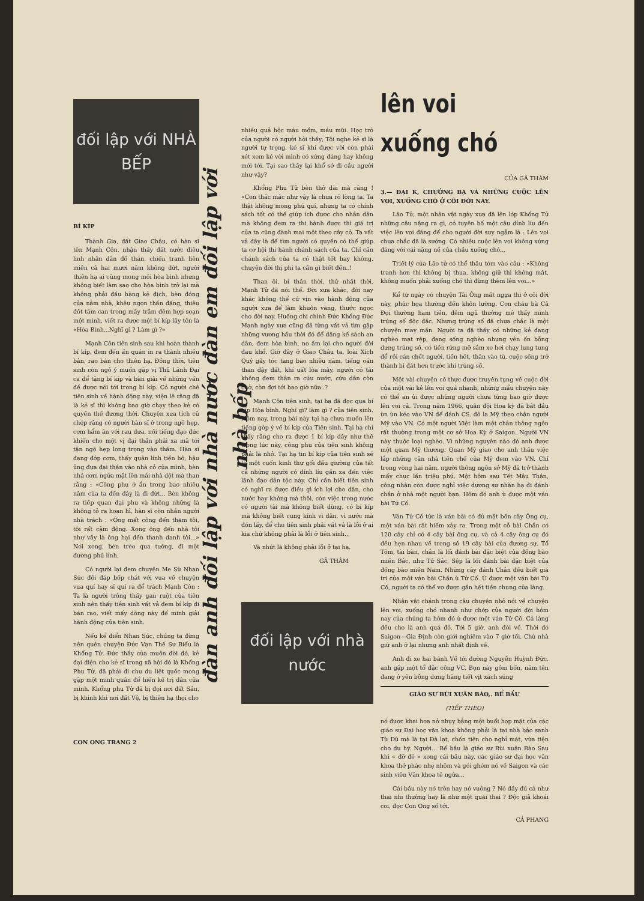đối lập với NHÀ BẾP
BÍ KÍP
Thành Gia, đất Giao Châu, có hàn sĩ tên Mạnh Côn, nhận thấy đất nước điêu linh nhân dân đồ thán, chiến tranh liên miên cả hai mươi năm không dứt, người thiên hạ ai cũng mong mỏi hòa bình nhưng không biết làm sao cho hòa bình trở lại mà không phải đầu hàng kẻ địch, bèn đóng cửa nằm nhà, khêu ngọn thần đăng, thiêu đốt tâm can trong mấy trăm đêm hợp soạn một mình, viết ra được một bí kíp lấy tên là «Hòa Bình...Nghĩ gì ? Làm gì ?»
Mạnh Côn tiên sinh sau khi hoàn thành bí kíp, đem đến ấn quán in ra thành nhiều bản, rao bán cho thiên hạ. Đồng thời, tiên sinh còn ngỏ ý muốn gặp vị Thủ Lãnh Đại ca để tặng bí kíp và bàn giải về những vấn đề được nói tới trong bí kíp. Có người chê tiên sinh về hành động này, viện lẽ rằng đã là kẻ sĩ thì không bao giờ chạy theo kẻ có quyền thế đương thời. Chuyện xưa tích cũ chép rằng có người hàn sĩ ở trong ngõ hẹp, cơm hẩm ăn với rau dưa, nồi tiếng đạo đức khiến cho một vị đại thần phải xa mã tới tận ngõ hẹp long trọng vào thăm. Hàn sĩ đang đớp cơm, thấy quân lính tiền hô, hậu ủng đưa đại thần vào nhà cỏ của mình, bèn nhả cơm ngửa mặt lên mái nhà dột mà than rằng : «Công phu ở ẩn trong bao nhiêu năm của ta đến đây là đi đứt... Bèn không ra tiếp quan đại phu và không những là không tỏ ra hoan hỉ, hàn sĩ còn nhắn người nhà trách : «Ông mất công đến thăm tôi, tôi rất cảm động. Xong ông đến nhà tôi như vầy là ông hại đến thanh danh tôi...» Nói xong, bèn trèo qua tường, đi một đường phú lỉnh.
Có người lại đem chuyện Me Sừ Nhan Súc đối đáp bốp chát với vua về chuyện vua quí hay sĩ quí ra để trách Mạnh Côn : Ta là người trông thấy gan ruột của tiên sinh nên thấy tiên sinh vất vả đem bí kíp đi bán rao, viết mấy dòng này để minh giải hành động của tiên sinh.
Nếu kể điển Nhan Súc, chúng ta đừng nên quên chuyện Đức Vạn Thế Sư Biểu là Khổng Tử. Đức thầy của muôn đời đó, kẻ đại diện cho kẻ sĩ trong xã hội đó là Khổng Phu Tử, đã phải đi chu du liệt quốc mong gặp một minh quân để hiến kế trị dân của mình. Khổng phu Tử đã bị đọi nơi đất Sần, bị khinh khi nơi đất Vệ, bị thiên hạ thọi cho
CON ONG TRANG 2
đàn anh đối lập với nhà nước đàn em đối lập với nhà bếp
nhiều quả hộc máu mồm, máu mũi. Học trò của người có người hỏi thầy; Tôi nghe kẻ sĩ là người tự trọng, kẻ sĩ khi được vời còn phải xét xem kẻ vời mình có xứng đáng hay không mới tới. Tại sao thầy lại khổ sở đi cầu người như vậy?
Khổng Phu Tử bèn thở dài mà rằng ! «Con thắc mắc như vậy là chưa rõ lòng ta. Ta thật không mong phú quí, nhưng ta có chính sách tốt có thể giúp ích được cho nhân dân mà không đem ra thi hành được thì giá trị của ta cũng đành mai một theo cây cỏ. Ta vất vả đây là để tìm người có quyền có thể giúp ta cơ hội thi hành chánh sách của ta. Chỉ cần chánh sách của ta có thật tốt hay không, chuyện đời thị phi ta cần gì biết đến..!
Than ôi, bỉ thần thời, thử nhất thời. Mạnh Tử đã nói thế. Đời xưa khác, đời nay khác không thể cứ vịn vào hành động của người xưa để làm khuôn vàng, thước ngọc cho đời nay. Huống chi chính Đức Khổng Đức Mạnh ngày xưa cũng đã từng vất vả tìm gặp những vương hầu thời đó để dâng kế sách an dân, đem hòa bình, no ấm lại cho người đời đau khổ. Giờ đây ở Giao Châu ta, loài Xích Quỷ gây tóc tang bao nhiêu năm, tiếng oán than dậy đất, khí uất lòa mây, người có tài không đem thân ra cứu nước, cứu dân còn chờ, còn đợi tới bao giờ nữa..?
Mạnh Côn tiên sinh, tại hạ đã đọc qua bí kíp Hòa bình. Nghĩ gì? làm gì ? của tiên sinh. Hôm nay, trong bài này tại hạ chưa muốn lên tiếng góp ý về bí kíp của Tiên sinh. Tại hạ chỉ thấy rằng cho ra được 1 bí kíp dầy như thế trong lúc này, công phu của tiên sinh không phải là nhỏ. Tại hạ tin bí kíp của tiên sinh sẽ là một cuốn kinh thư gối đầu giường của tất cả những người có dính líu gần xa đến việc lãnh đạo dân tộc này. Chỉ cần biết tiên sinh có nghĩ ra được điều gì ích lợi cho dân, cho nước hay không mà thôi, còn việc trong nước có người tài mà không biết dùng, có bí kíp mà không biết cung kính vì dân, vì nước mà đón lấy, để cho tiên sinh phải vất vả là lỗi ở ai kia chứ không phải là lỗi ở tiên sinh.,,
Và nhứt là không phải lỗi ở tại hạ.
GÃ THÂM
đối lập với nhà nước
lên voi xuống chó
CỦA GÃ THÂM
3.— ĐẠI K, CHƯỞNG BẠ VÀ NHỮNG CUỘC LÊN VOI, XUỐNG CHÓ Ở CÕI ĐỜI NÀY.
Lão Tử, một nhân vật ngày xưa đã lên lớp Khổng Tử những câu nặng ra gì, có tuyên bố một câu dính líu đến việc lên voi đáng để cho người đời suy ngẫm là : Lên voi chưa chắc đã là sướng. Có nhiều cuộc lên voi không xứng đáng với cái nặng nề của chầu xuống chó..,
Triết lý của Lão tử có thể thâu tóm vào câu : «Không tranh hơn thì không bị thua, không giữ thì không mất, không muốn phải xuống chó thì đừng thèm lên voi...»
Kể từ ngày có chuyện Tái Ông mất ngựa thì ở cõi đời này, phúc họa thường đến khôn lường. Con cháu bà Cả Đọi thường ham tiền, đêm ngủ thường mê thấy mình trúng số độc đắc. Nhưng trúng số đã chưa chắc là một chuyện may mắn. Người ta đã thấy có những kẻ đang nghèo mạt rệp, đang sống nghèo nhưng yên ổn bỗng dưng trúng số, có tiền rửng mỡ sắm xe hơi chạy lung tung để rồi cán chết người, tiền hết, thân vào tù, cuộc sống trở thành bi đát hơn trước khi trúng số.
Một vài chuyện có thực được truyền tụng về cuộc đời của một vài kẻ lên voi quá nhanh, những mẩu chuyện này có thể an ủi được những người chưa từng bao giờ được lên voi cả. Trong năm 1966, quân đội Hoa kỳ đã bắt đầu ùn ùn kéo vào VN để đánh CS. đô la Mỹ theo chân người Mỹ vào VN. Có một người Việt làm một chân thông ngôn rất thường trong một cơ sở Hoa Kỳ ở Saigon. Người VN này thuộc loại nghèo. Vì những nguyên nào đó anh được một quan Mỹ thương. Quan Mỹ giao cho anh thầu việc lắp những căn nhà tiền chế của Mỹ đem vào VN. Chỉ trong vòng hai năm, người thông ngôn sở Mỹ đã trở thành mấy chục lần triệu phú. Một hôm sau Tết Mậu Thân, công nhân còn được nghỉ việc dương sự nhàn hạ đi đánh chắn ở nhà một người bạn. Hôm đó anh ù được một ván bài Tứ Cố.
Ván Tứ Cố tức là ván bài có đủ mặt bốn cây Ông cụ, một ván bài rất hiếm xảy ra. Trong một cỗ bài Chắn có 120 cây chỉ có 4 cây bài ông cụ, và cả 4 cây ông cụ đó đều hẹn nhau về trong số 19 cây bài của đương sự. Tổ Tôm, tài bàn, chắn là lối đánh bài đặc biệt của đồng bào miền Bắc, như Tứ Sắc, Sệp là lối đánh bài đặc biệt của đồng bào miền Nam. Những cây đánh Chắn đều biết giá trị của một ván bài Chắn ù Tứ Cố. Ù được một ván bài Tứ Cố, người ta có thể vơ được gần hết tiền chung của làng.
Nhân vật chánh trong câu chuyện nhỏ nói về chuyện lên voi, xuống chó nhanh như chớp của người đời hôm nay của chúng ta hôm đó ù được một ván Tứ Cố. Cả làng đều cho là anh quá đỏ. Tới 5 giờ, anh đòi về. Thời đó Saigon—Gia Định còn giới nghiêm vào 7 giờ tối. Chủ nhà giữ anh ở lại nhưng anh nhất định về.
Anh đi xe hai bánh Về tới đường Nguyễn Huỳnh Đức, anh gặp một tổ đặc công VC. Bọn này gồm bốn, năm tên đang ở yên bỗng dưng hăng tiết vịt xách súng
GIÁO SƯ BÙI XUÂN BÀO,. BỂ BẦU
(TIẾP THEO)
nó được khai hoa nở nhụy bằng một buổi họp mặt của các giáo sư Đại học văn khoa không phải là tại nhà bảo sanh Từ Dũ mà là tại Đà lạt, chốn tiện cho nghỉ mát, vừa tiện cho du hý. Người... Bể bầu là giáo sư Bùi xuân Bào Sau khi « đỡ đẻ » xong cái bầu này, các giáo sư đại học văn khoa thở phào nhẹ nhõm và gói ghém nó về Saigon và các sinh viên Văn khoa tê ngửa...
Cái bầu này nó tròn hay nó vuông ? Nó đầy đủ cả như thai nhi thường hay là như một quái thai ? Độc giả khoái coi, đọc Con Ong số tới.
CẢ PHANG